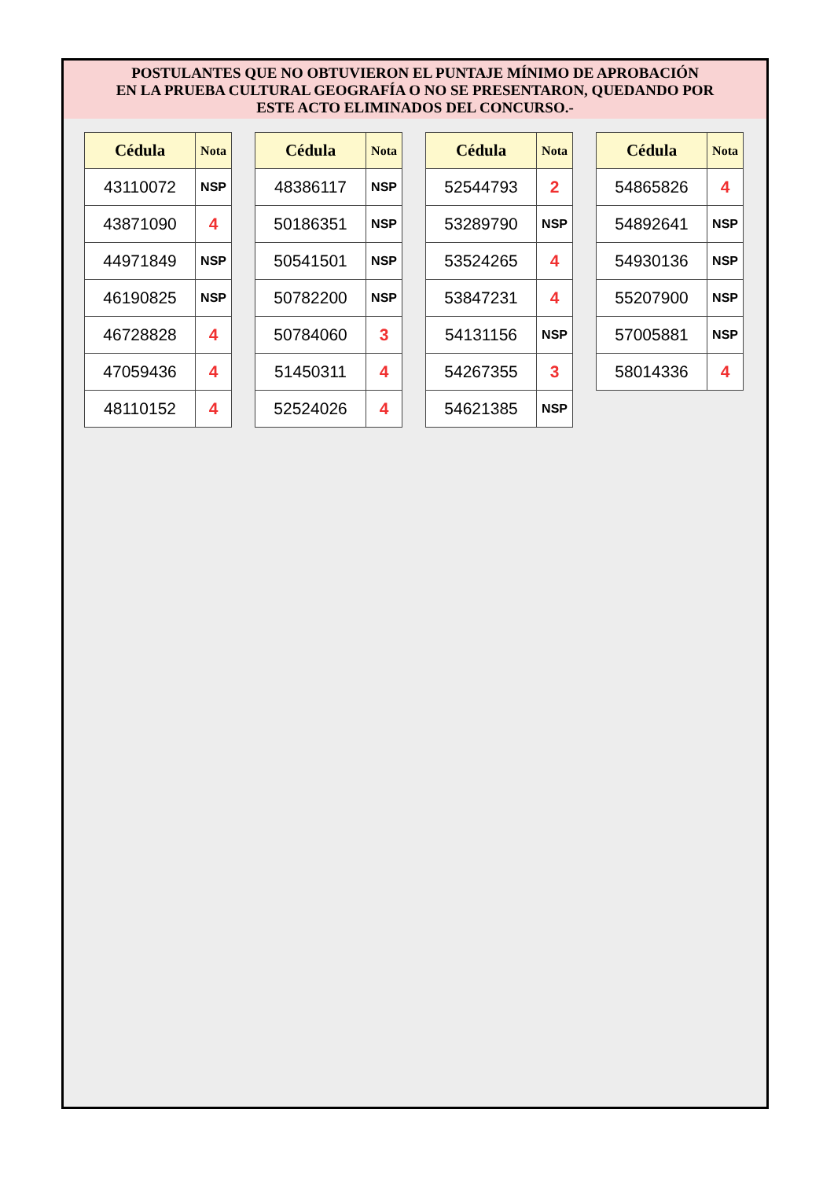POSTULANTES QUE NO OBTUVIERON EL PUNTAJE MÍNIMO DE APROBACIÓN
EN LA PRUEBA CULTURAL GEOGRAFÍA O NO SE PRESENTARON, QUEDANDO POR
ESTE ACTO ELIMINADOS DEL CONCURSO.-
| Cédula | Nota |
| --- | --- |
| 43110072 | NSP |
| 43871090 | 4 |
| 44971849 | NSP |
| 46190825 | NSP |
| 46728828 | 4 |
| 47059436 | 4 |
| 48110152 | 4 |
| Cédula | Nota |
| --- | --- |
| 48386117 | NSP |
| 50186351 | NSP |
| 50541501 | NSP |
| 50782200 | NSP |
| 50784060 | 3 |
| 51450311 | 4 |
| 52524026 | 4 |
| Cédula | Nota |
| --- | --- |
| 52544793 | 2 |
| 53289790 | NSP |
| 53524265 | 4 |
| 53847231 | 4 |
| 54131156 | NSP |
| 54267355 | 3 |
| 54621385 | NSP |
| Cédula | Nota |
| --- | --- |
| 54865826 | 4 |
| 54892641 | NSP |
| 54930136 | NSP |
| 55207900 | NSP |
| 57005881 | NSP |
| 58014336 | 4 |